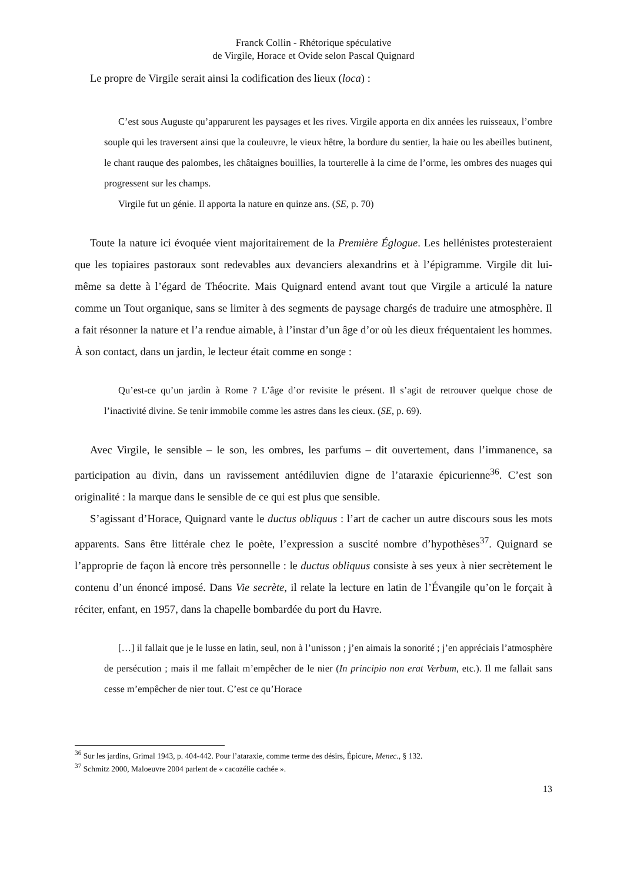Franck Collin - Rhétorique spéculative
de Virgile, Horace et Ovide selon Pascal Quignard
Le propre de Virgile serait ainsi la codification des lieux (loca) :
C’est sous Auguste qu’apparurent les paysages et les rives. Virgile apporta en dix années les ruisseaux, l’ombre souple qui les traversent ainsi que la couleuvre, le vieux hêtre, la bordure du sentier, la haie ou les abeilles butinent, le chant rauque des palombes, les châtaignes bouillies, la tourterelle à la cime de l’orme, les ombres des nuages qui progressent sur les champs.
Virgile fut un génie. Il apporta la nature en quinze ans. (SE, p. 70)
Toute la nature ici évoquée vient majoritairement de la Première Églogue. Les hellénistes protesteraient que les topiaires pastoraux sont redevables aux devanciers alexandrins et à l’épigramme. Virgile dit lui-même sa dette à l’égard de Théocrite. Mais Quignard entend avant tout que Virgile a articulé la nature comme un Tout organique, sans se limiter à des segments de paysage chargés de traduire une atmosphère. Il a fait résonner la nature et l’a rendue aimable, à l’instar d’un âge d’or où les dieux fréquentaient les hommes. À son contact, dans un jardin, le lecteur était comme en songe :
Qu’est-ce qu’un jardin à Rome ? L’âge d’or revisite le présent. Il s’agit de retrouver quelque chose de l’inactivité divine. Se tenir immobile comme les astres dans les cieux. (SE, p. 69).
Avec Virgile, le sensible – le son, les ombres, les parfums – dit ouvertement, dans l’immanence, sa participation au divin, dans un ravissement antédiluvien digne de l’ataraxie épicurienne<sup>36</sup>. C’est son originalité : la marque dans le sensible de ce qui est plus que sensible.
S’agissant d’Horace, Quignard vante le ductus obliquus : l’art de cacher un autre discours sous les mots apparents. Sans être littérale chez le poète, l’expression a suscité nombre d’hypothèses<sup>37</sup>. Quignard se l’approprie de façon là encore très personnelle : le ductus obliquus consiste à ses yeux à nier secrètement le contenu d’un énoncé imposé. Dans Vie secrète, il relate la lecture en latin de l’Évangile qu’on le forçait à réciter, enfant, en 1957, dans la chapelle bombardée du port du Havre.
[…] il fallait que je le lusse en latin, seul, non à l’unisson ; j’en aimais la sonorité ; j’en appréciais l’atmosphère de persécution ; mais il me fallait m’empêcher de le nier (In principio non erat Verbum, etc.). Il me fallait sans cesse m’empêcher de nier tout. C’est ce qu’Horace
<sup>36</sup> Sur les jardins, Grimal 1943, p. 404-442. Pour l’ataraxie, comme terme des désirs, Épicure, Menec., § 132.
<sup>37</sup> Schmitz 2000, Maloeuvre 2004 parlent de « cacozélie cachée ».
13